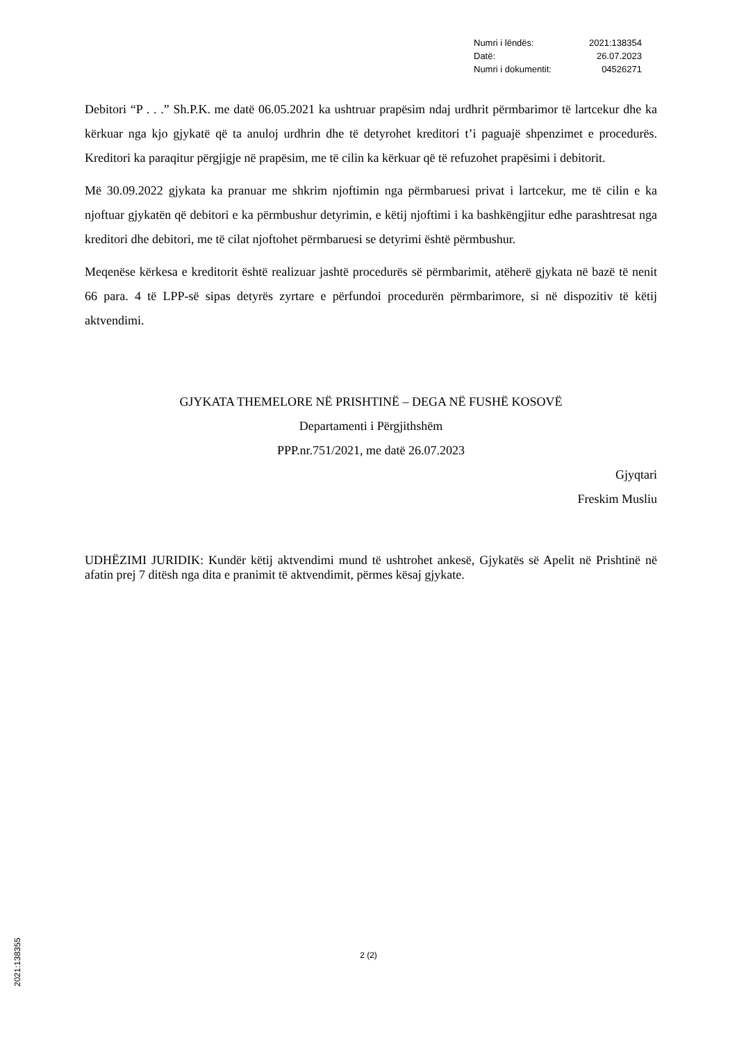| Numri i lëndës: | 2021:138354 |
| Datë: | 26.07.2023 |
| Numri i dokumentit: | 04526271 |
Debitori “P . . .” Sh.P.K. me datë 06.05.2021 ka ushtruar prapësim ndaj urdhrit përmbarimor të lartcekur dhe ka kërkuar nga kjo gjykatë që ta anuloj urdhrin dhe të detyrohet kreditori t’i paguajë shpenzimet e procedurës. Kreditori ka paraqitur përgjigje në prapësim, me të cilin ka kërkuar që të refuzohet prapësimi i debitorit.
Më 30.09.2022 gjykata ka pranuar me shkrim njoftimin nga përmbaruesi privat i lartcekur, me të cilin e ka njoftuar gjykatën që debitori e ka përmbushur detyrimin, e këtij njoftimi i ka bashkëngjitur edhe parashtresat nga kreditori dhe debitori, me të cilat njoftohet përmbaruesi se detyrimi është përmbushur.
Meqenëse kërkesa e kreditorit është realizuar jashtë procedurës së përmbarimit, atëherë gjykata në bazë të nenit 66 para. 4 të LPP-së sipas detyrës zyrtare e përfundoi procedurën përmbarimore, si në dispozitiv të këtij aktvendimi.
GJYKATA THEMELORE NË PRISHTINË – DEGA NË FUSHË KOSOVË
Departamenti i Përgjithshëm
PPP.nr.751/2021, me datë 26.07.2023
Gjyqtari
Freskim Musliu
UDHËZIMI JURIDIK: Kundër këtij aktvendimi mund të ushtrohet ankesë, Gjykatës së Apelit në Prishtinë në afatin prej 7 ditësh nga dita e pranimit të aktvendimit, përmes kësaj gjykate.
2 (2)
2021:138355